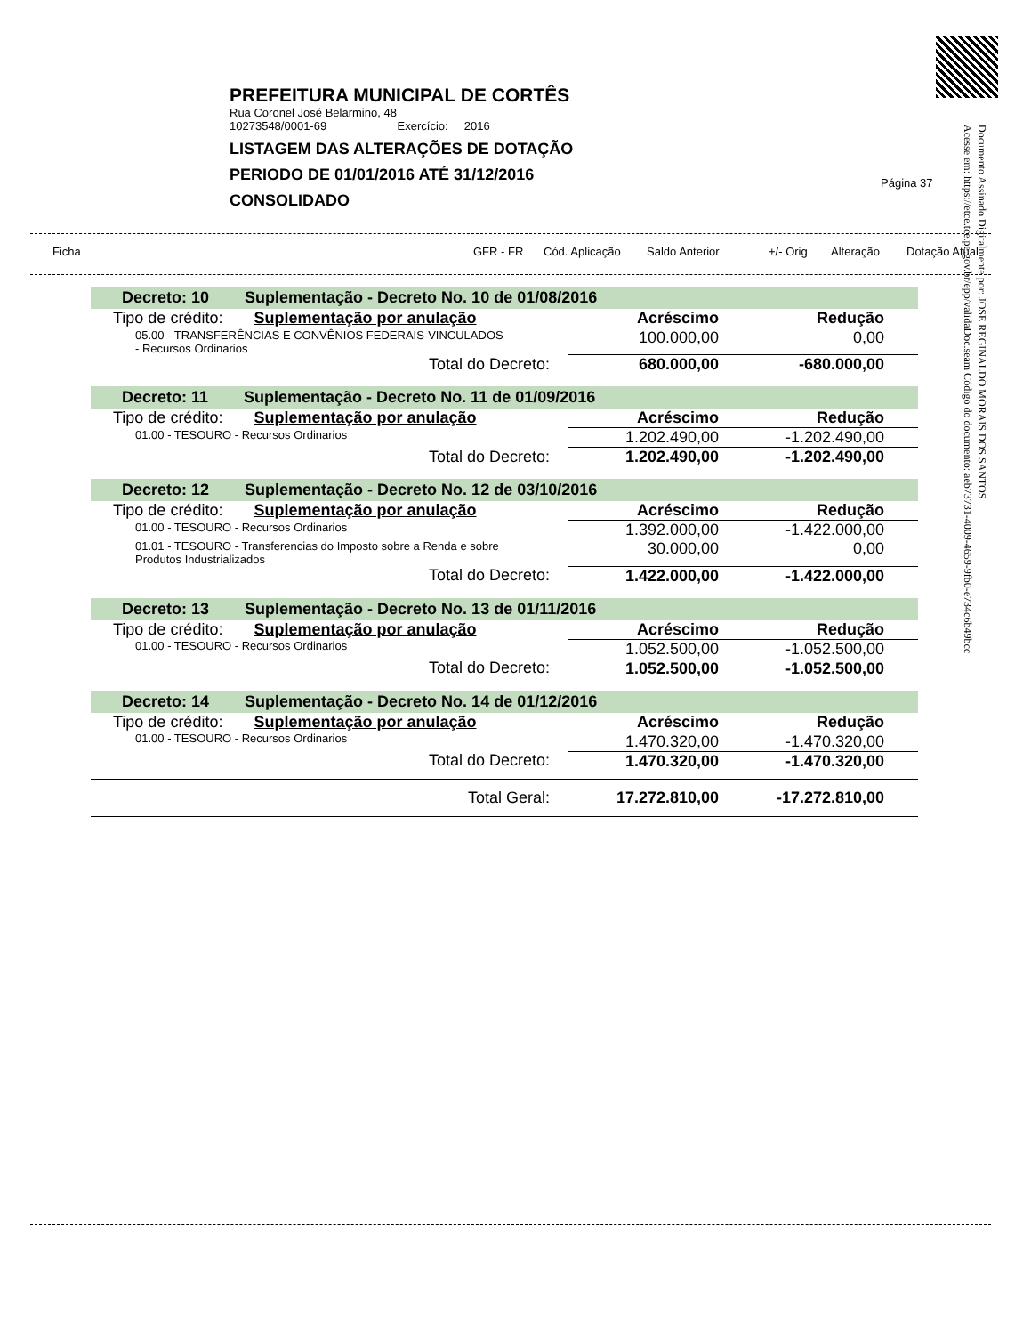PREFEITURA MUNICIPAL DE CORTÊS
Rua Coronel José Belarmino, 48
10273548/0001-69 Exercício: 2016
LISTAGEM DAS ALTERAÇÕES DE DOTAÇÃO
PERIODO DE 01/01/2016 ATÉ 31/12/2016
CONSOLIDADO
Página 37
Documento Assinado Digitalmente por: JOSE REGINALDO MORAIS DOS SANTOS
Acesse em: https://etce.tce.pe.gov.br/epp/validaDoc.seam Código do documento: aeb73731-4009-4659-9fb0-e734c6b49bcc
Ficha GFR - FR Cód. Aplicação Saldo Anterior +/- Orig Alteração Dotação Atual
| Decreto: 10 Suplementação - Decreto No. 10 de 01/08/2016 | | |
| Tipo de crédito: Suplementação por anulação | Acréscimo | Redução |
| 05.00 - TRANSFERÊNCIAS E CONVÊNIOS FEDERAIS-VINCULADOS - Recursos Ordinarios | 100.000,00 | 0,00 |
| Total do Decreto: | 680.000,00 | -680.000,00 |
| Decreto: 11 Suplementação - Decreto No. 11 de 01/09/2016 | | |
| Tipo de crédito: Suplementação por anulação | Acréscimo | Redução |
| 01.00 - TESOURO - Recursos Ordinarios | 1.202.490,00 | -1.202.490,00 |
| Total do Decreto: | 1.202.490,00 | -1.202.490,00 |
| Decreto: 12 Suplementação - Decreto No. 12 de 03/10/2016 | | |
| Tipo de crédito: Suplementação por anulação | Acréscimo | Redução |
| 01.00 - TESOURO - Recursos Ordinarios | 1.392.000,00 | -1.422.000,00 |
| 01.01 - TESOURO - Transferencias do Imposto sobre a Renda e sobre Produtos Industrializados | 30.000,00 | 0,00 |
| Total do Decreto: | 1.422.000,00 | -1.422.000,00 |
| Decreto: 13 Suplementação - Decreto No. 13 de 01/11/2016 | | |
| Tipo de crédito: Suplementação por anulação | Acréscimo | Redução |
| 01.00 - TESOURO - Recursos Ordinarios | 1.052.500,00 | -1.052.500,00 |
| Total do Decreto: | 1.052.500,00 | -1.052.500,00 |
| Decreto: 14 Suplementação - Decreto No. 14 de 01/12/2016 | | |
| Tipo de crédito: Suplementação por anulação | Acréscimo | Redução |
| 01.00 - TESOURO - Recursos Ordinarios | 1.470.320,00 | -1.470.320,00 |
| Total do Decreto: | 1.470.320,00 | -1.470.320,00 |
| Total Geral: | 17.272.810,00 | -17.272.810,00 |